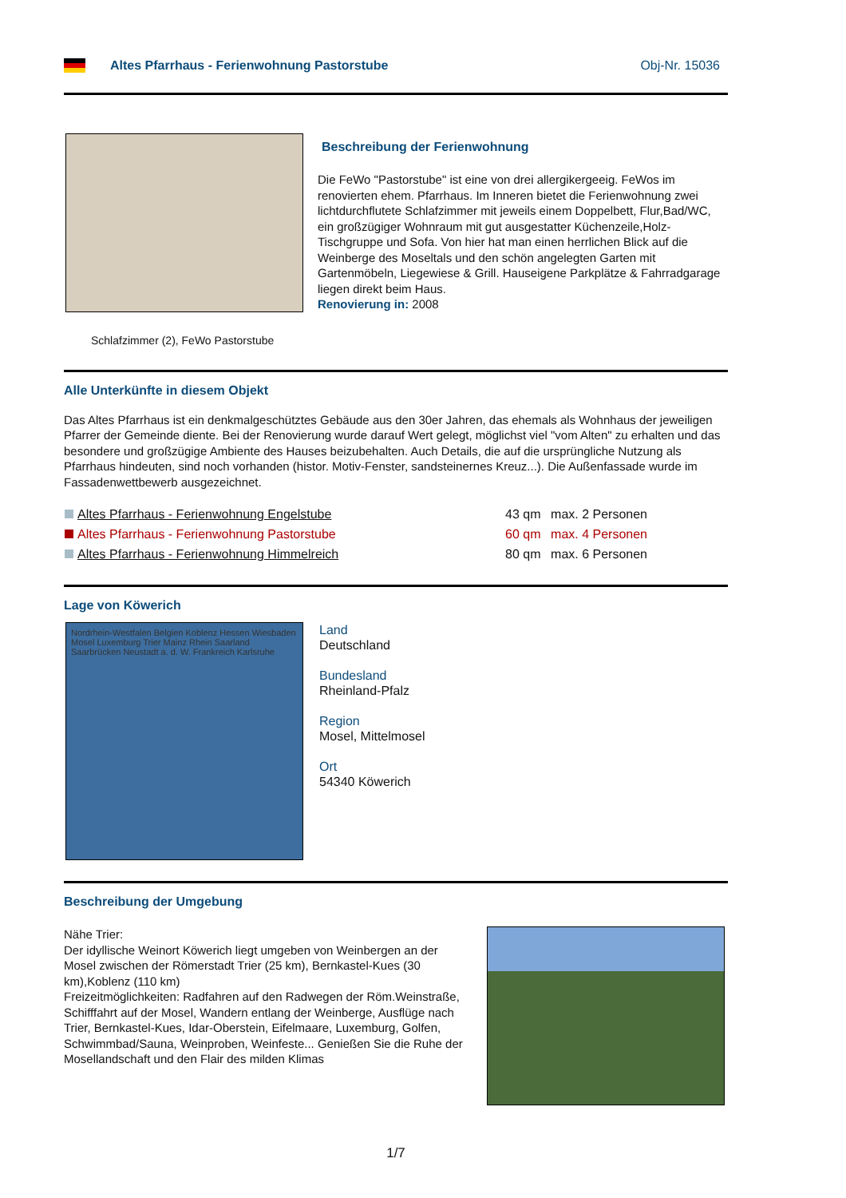Altes Pfarrhaus - Ferienwohnung Pastorstube Obj-Nr. 15036
Schlafzimmer (2), FeWo Pastorstube
Beschreibung der Ferienwohnung
Die FeWo "Pastorstube" ist eine von drei allergikergeeig. FeWos im renovierten ehem. Pfarrhaus. Im Inneren bietet die Ferienwohnung zwei lichtdurchflutete Schlafzimmer mit jeweils einem Doppelbett, Flur,Bad/WC, ein großzügiger Wohnraum mit gut ausgestatter Küchenzeile,Holz-Tischgruppe und Sofa. Von hier hat man einen herrlichen Blick auf die Weinberge des Moseltals und den schön angelegten Garten mit Gartenmöbeln, Liegewiese & Grill. Hauseigene Parkplätze & Fahrradgarage liegen direkt beim Haus.
Renovierung in: 2008
Alle Unterkünfte in diesem Objekt
Das Altes Pfarrhaus ist ein denkmalgeschütztes Gebäude aus den 30er Jahren, das ehemals als Wohnhaus der jeweiligen Pfarrer der Gemeinde diente. Bei der Renovierung wurde darauf Wert gelegt, möglichst viel "vom Alten" zu erhalten und das besondere und großzügige Ambiente des Hauses beizubehalten. Auch Details, die auf die ursprüngliche Nutzung als Pfarrhaus hindeuten, sind noch vorhanden (histor. Motiv-Fenster, sandsteinernes Kreuz...). Die Außenfassade wurde im Fassadenwettbewerb ausgezeichnet.
| Altes Pfarrhaus - Ferienwohnung Engelstube | 43 qm | max. 2 Personen |
| Altes Pfarrhaus - Ferienwohnung Pastorstube | 60 qm | max. 4 Personen |
| Altes Pfarrhaus - Ferienwohnung Himmelreich | 80 qm | max. 6 Personen |
Lage von Köwerich
Nordrhein-Westfalen Belgien Koblenz Hessen Wiesbaden Mosel Luxemburg Trier Mainz Rhein Saarland Saarbrücken Neustadt a. d. W. Frankreich Karlsruhe
Land
Deutschland
Bundesland
Rheinland-Pfalz
Region
Mosel, Mittelmosel
Ort
54340 Köwerich
Beschreibung der Umgebung
Nähe Trier:
Der idyllische Weinort Köwerich liegt umgeben von Weinbergen an der Mosel zwischen der Römerstadt Trier (25 km), Bernkastel-Kues (30 km),Koblenz (110 km)
Freizeitmöglichkeiten: Radfahren auf den Radwegen der Röm.Weinstraße, Schifffahrt auf der Mosel, Wandern entlang der Weinberge, Ausflüge nach Trier, Bernkastel-Kues, Idar-Oberstein, Eifelmaare, Luxemburg, Golfen, Schwimmbad/Sauna, Weinproben, Weinfeste... Genießen Sie die Ruhe der Mosellandschaft und den Flair des milden Klimas
1/7